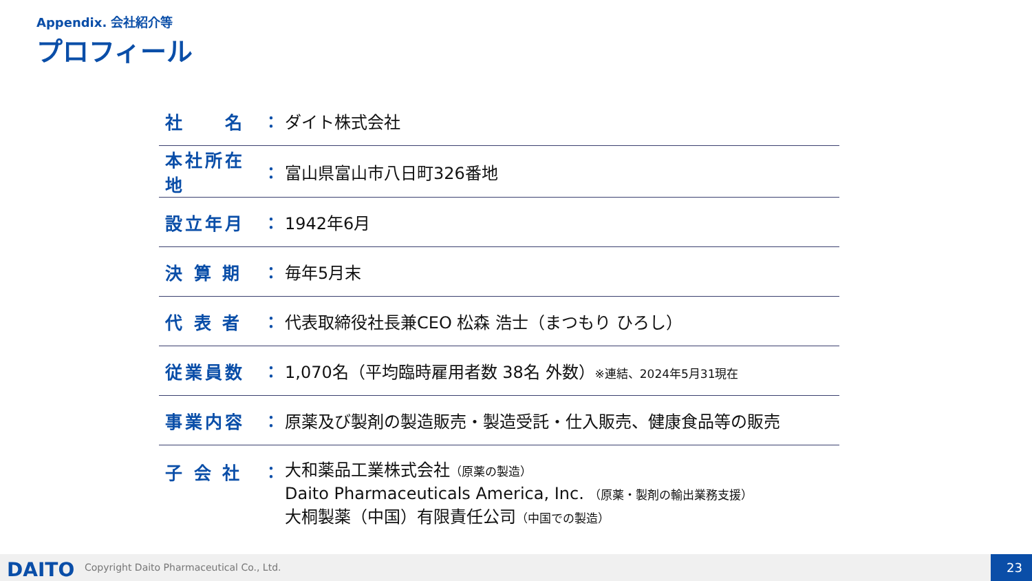Appendix. 会社紹介等
プロフィール
| 社 名 | ： | ダイト株式会社 |
| 本社所在地 | ： | 富山県富山市八日町326番地 |
| 設立年月 | ： | 1942年6月 |
| 決 算 期 | ： | 毎年5月末 |
| 代 表 者 | ： | 代表取締役社長兼CEO 松森 浩士（まつもり ひろし） |
| 従業員数 | ： | 1,070名（平均臨時雇用者数 38名 外数） ※連結、2024年5月31現在 |
| 事業内容 | ： | 原薬及び製剤の製造販売・製造受託・仕入販売、健康食品等の販売 |
| 子 会 社 | ： | 大和薬品工業株式会社 （原薬の製造） Daito Pharmaceuticals America, Inc. （原薬・製剤の輸出業務支援） 大桐製薬（中国）有限責任公司 （中国での製造） |
DAITO
Copyright Daito Pharmaceutical Co., Ltd.
23